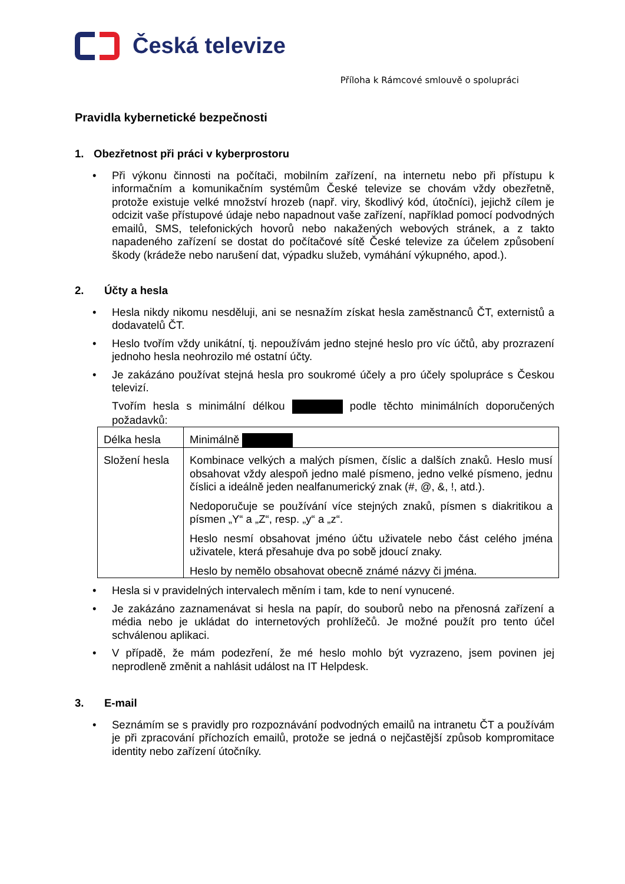Česká televize
Příloha k Rámcové smlouvě o spolupráci
Pravidla kybernetické bezpečnosti
1. Obezřetnost při práci v kyberprostoru
• Při výkonu činnosti na počítači, mobilním zařízení, na internetu nebo při přístupu k informačním a komunikačním systémům České televize se chovám vždy obezřetně, protože existuje velké množství hrozeb (např. viry, škodlivý kód, útočníci), jejichž cílem je odcizit vaše přístupové údaje nebo napadnout vaše zařízení, například pomocí podvodných emailů, SMS, telefonických hovorů nebo nakažených webových stránek, a z takto napadeného zařízení se dostat do počítačové sítě České televize za účelem způsobení škody (krádeže nebo narušení dat, výpadku služeb, vymáhání výkupného, apod.).
2. Účty a hesla
• Hesla nikdy nikomu nesděluji, ani se nesnažím získat hesla zaměstnanců ČT, externistů a dodavatelů ČT.
• Heslo tvořím vždy unikátní, tj. nepoužívám jedno stejné heslo pro víc účtů, aby prozrazení jednoho hesla neohrozilo mé ostatní účty.
• Je zakázáno používat stejná hesla pro soukromé účely a pro účely spolupráce s Českou televizí.
Tvořím hesla s minimální délkou podle těchto minimálních doporučených požadavků:
| Délka hesla | Minimálně |
| Složení hesla | Kombinace velkých a malých písmen, číslic a dalších znaků. Heslo musí obsahovat vždy alespoň jedno malé písmeno, jedno velké písmeno, jednu číslici a ideálně jeden nealfanumerický znak (#, @, &, !, atd.). Nedoporučuje se používání více stejných znaků, písmen s diakritikou a písmen „Y“ a „Z“, resp. „y“ a „z“. Heslo nesmí obsahovat jméno účtu uživatele nebo část celého jména uživatele, která přesahuje dva po sobě jdoucí znaky. Heslo by nemělo obsahovat obecně známé názvy či jména. |
• Hesla si v pravidelných intervalech měním i tam, kde to není vynucené.
• Je zakázáno zaznamenávat si hesla na papír, do souborů nebo na přenosná zařízení a média nebo je ukládat do internetových prohlížečů. Je možné použít pro tento účel schválenou aplikaci.
• V případě, že mám podezření, že mé heslo mohlo být vyzrazeno, jsem povinen jej neprodleně změnit a nahlásit událost na IT Helpdesk.
3. E-mail
• Seznámím se s pravidly pro rozpoznávání podvodných emailů na intranetu ČT a používám je při zpracování příchozích emailů, protože se jedná o nejčastější způsob kompromitace identity nebo zařízení útočníky.